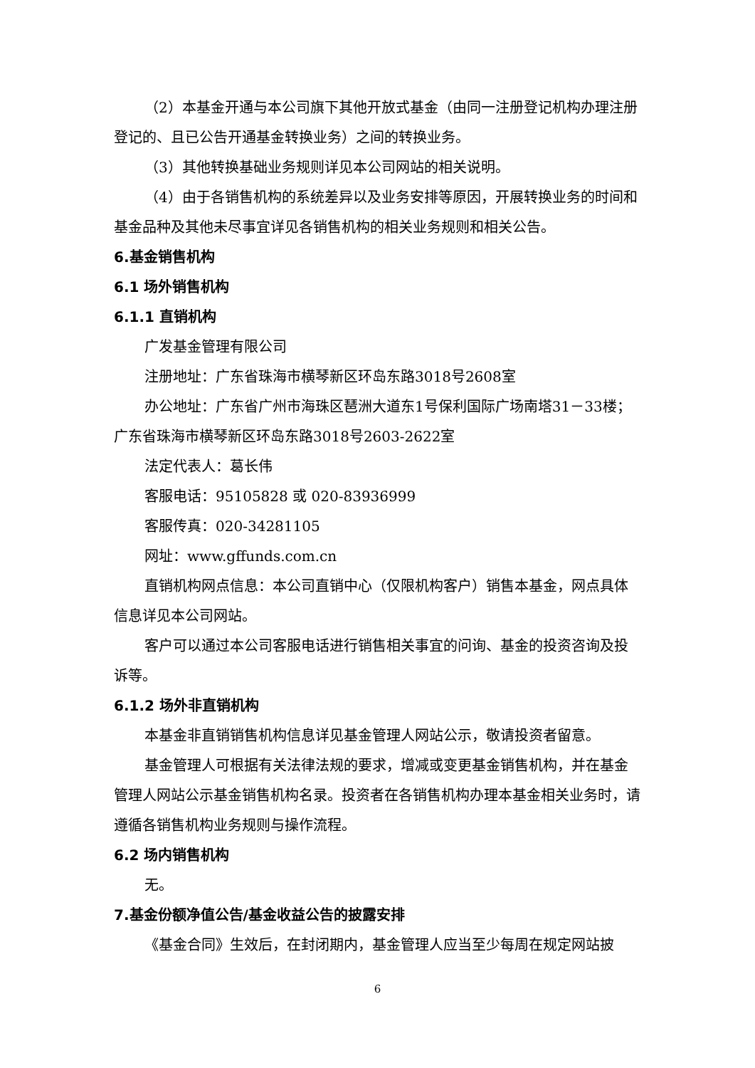（2）本基金开通与本公司旗下其他开放式基金（由同一注册登记机构办理注册登记的、且已公告开通基金转换业务）之间的转换业务。
（3）其他转换基础业务规则详见本公司网站的相关说明。
（4）由于各销售机构的系统差异以及业务安排等原因，开展转换业务的时间和基金品种及其他未尽事宜详见各销售机构的相关业务规则和相关公告。
6.基金销售机构
6.1 场外销售机构
6.1.1 直销机构
广发基金管理有限公司
注册地址：广东省珠海市横琴新区环岛东路3018号2608室
办公地址：广东省广州市海珠区琶洲大道东1号保利国际广场南塔31－33楼；广东省珠海市横琴新区环岛东路3018号2603-2622室
法定代表人：葛长伟
客服电话：95105828 或 020-83936999
客服传真：020-34281105
网址：www.gffunds.com.cn
直销机构网点信息：本公司直销中心（仅限机构客户）销售本基金，网点具体信息详见本公司网站。
客户可以通过本公司客服电话进行销售相关事宜的问询、基金的投资咨询及投诉等。
6.1.2 场外非直销机构
本基金非直销销售机构信息详见基金管理人网站公示，敬请投资者留意。
基金管理人可根据有关法律法规的要求，增减或变更基金销售机构，并在基金管理人网站公示基金销售机构名录。投资者在各销售机构办理本基金相关业务时，请遵循各销售机构业务规则与操作流程。
6.2 场内销售机构
无。
7.基金份额净值公告/基金收益公告的披露安排
《基金合同》生效后，在封闭期内，基金管理人应当至少每周在规定网站披
6